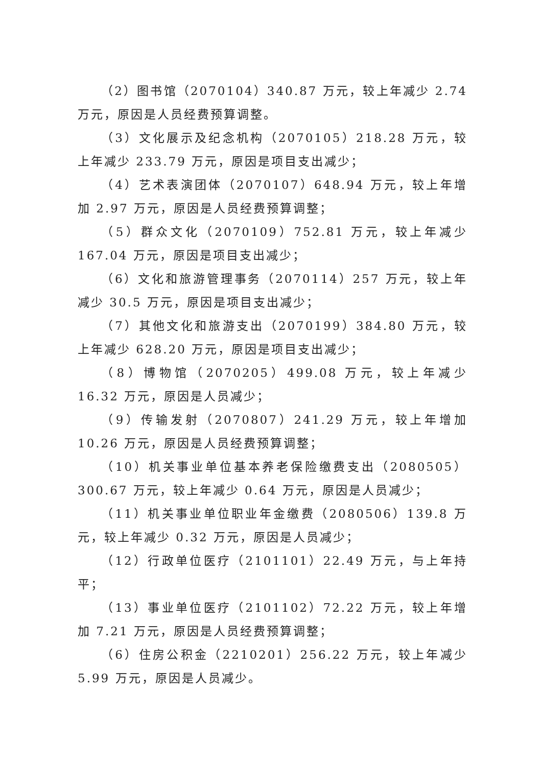（2）图书馆（2070104）340.87 万元，较上年减少 2.74 万元，原因是人员经费预算调整。
（3）文化展示及纪念机构（2070105）218.28 万元，较上年减少 233.79 万元，原因是项目支出减少；
（4）艺术表演团体（2070107）648.94 万元，较上年增加 2.97 万元，原因是人员经费预算调整；
（5）群众文化（2070109）752.81 万元，较上年减少 167.04 万元，原因是项目支出减少；
（6）文化和旅游管理事务（2070114）257 万元，较上年减少 30.5 万元，原因是项目支出减少；
（7）其他文化和旅游支出（2070199）384.80 万元，较上年减少 628.20 万元，原因是项目支出减少；
（8）博物馆（2070205）499.08 万元，较上年减少 16.32 万元，原因是人员减少；
（9）传输发射（2070807）241.29 万元，较上年增加 10.26 万元，原因是人员经费预算调整；
（10）机关事业单位基本养老保险缴费支出（2080505）300.67 万元，较上年减少 0.64 万元，原因是人员减少；
（11）机关事业单位职业年金缴费（2080506）139.8 万元，较上年减少 0.32 万元，原因是人员减少；
（12）行政单位医疗（2101101）22.49 万元，与上年持平；
（13）事业单位医疗（2101102）72.22 万元，较上年增加 7.21 万元，原因是人员经费预算调整；
（6）住房公积金（2210201）256.22 万元，较上年减少 5.99 万元，原因是人员减少。